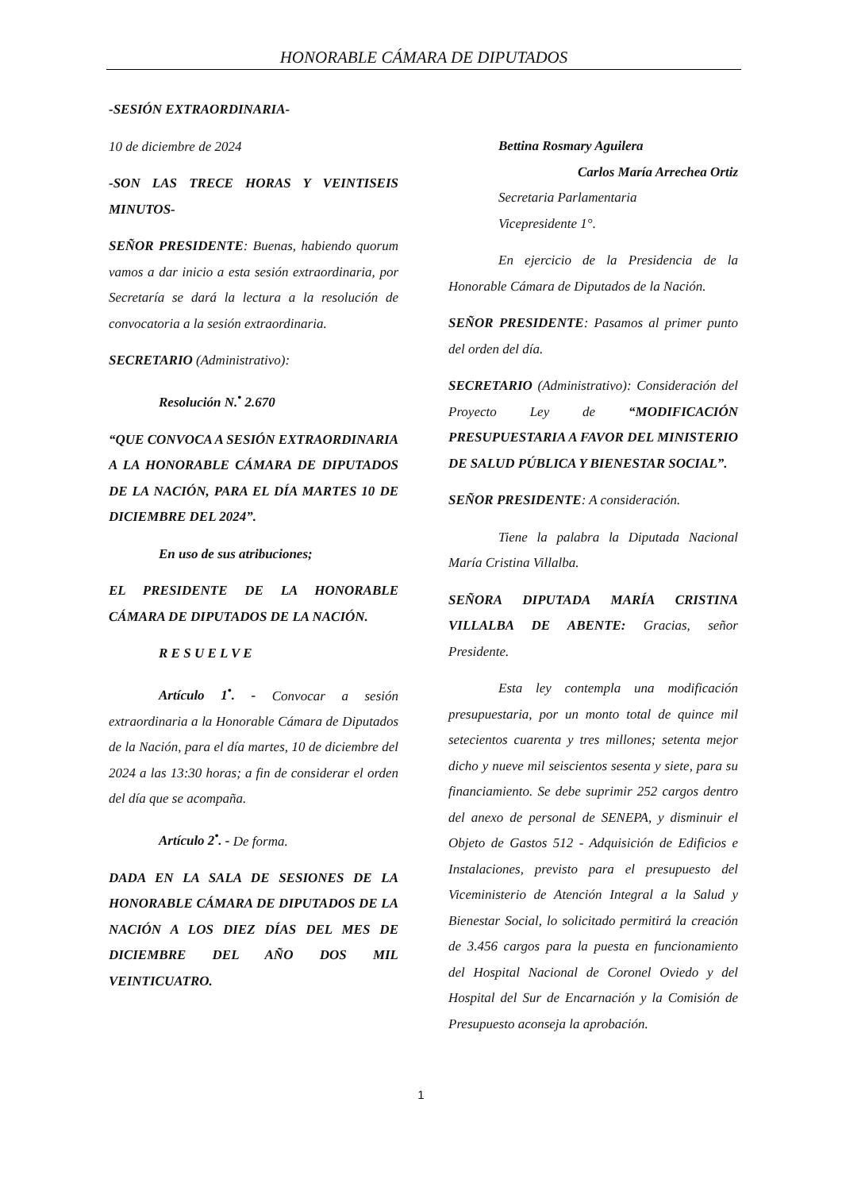HONORABLE CÁMARA DE DIPUTADOS
-SESIÓN EXTRAORDINARIA-
10 de diciembre de 2024
-SON LAS TRECE HORAS Y VEINTISEIS MINUTOS-
SEÑOR PRESIDENTE: Buenas, habiendo quorum vamos a dar inicio a esta sesión extraordinaria, por Secretaría se dará la lectura a la resolución de convocatoria a la sesión extraordinaria.
SECRETARIO (Administrativo):
Resolución N.<sup>•</sup> 2.670
“QUE CONVOCA A SESIÓN EXTRAORDINARIA A LA HONORABLE CÁMARA DE DIPUTADOS DE LA NACIÓN, PARA EL DÍA MARTES 10 DE DICIEMBRE DEL 2024”.
En uso de sus atribuciones;
EL PRESIDENTE DE LA HONORABLE CÁMARA DE DIPUTADOS DE LA NACIÓN.
R E S U E L V E
Artículo 1<sup>•</sup>. - Convocar a sesión extraordinaria a la Honorable Cámara de Diputados de la Nación, para el día martes, 10 de diciembre del 2024 a las 13:30 horas; a fin de considerar el orden del día que se acompaña.
Artículo 2<sup>•</sup>. - De forma.
DADA EN LA SALA DE SESIONES DE LA HONORABLE CÁMARA DE DIPUTADOS DE LA NACIÓN A LOS DIEZ DÍAS DEL MES DE DICIEMBRE DEL AÑO DOS MIL VEINTICUATRO.
Bettina Rosmary Aguilera
Carlos María Arrechea Ortiz
Secretaria Parlamentaria
Vicepresidente 1°.
En ejercicio de la Presidencia de la Honorable Cámara de Diputados de la Nación.
SEÑOR PRESIDENTE: Pasamos al primer punto del orden del día.
SECRETARIO (Administrativo): Consideración del Proyecto Ley de “MODIFICACIÓN PRESUPUESTARIA A FAVOR DEL MINISTERIO DE SALUD PÚBLICA Y BIENESTAR SOCIAL”.
SEÑOR PRESIDENTE: A consideración.
Tiene la palabra la Diputada Nacional María Cristina Villalba.
SEÑORA DIPUTADA MARÍA CRISTINA VILLALBA DE ABENTE: Gracias, señor Presidente.
Esta ley contempla una modificación presupuestaria, por un monto total de quince mil setecientos cuarenta y tres millones; setenta mejor dicho y nueve mil seiscientos sesenta y siete, para su financiamiento. Se debe suprimir 252 cargos dentro del anexo de personal de SENEPA, y disminuir el Objeto de Gastos 512 - Adquisición de Edificios e Instalaciones, previsto para el presupuesto del Viceministerio de Atención Integral a la Salud y Bienestar Social, lo solicitado permitirá la creación de 3.456 cargos para la puesta en funcionamiento del Hospital Nacional de Coronel Oviedo y del Hospital del Sur de Encarnación y la Comisión de Presupuesto aconseja la aprobación.
1